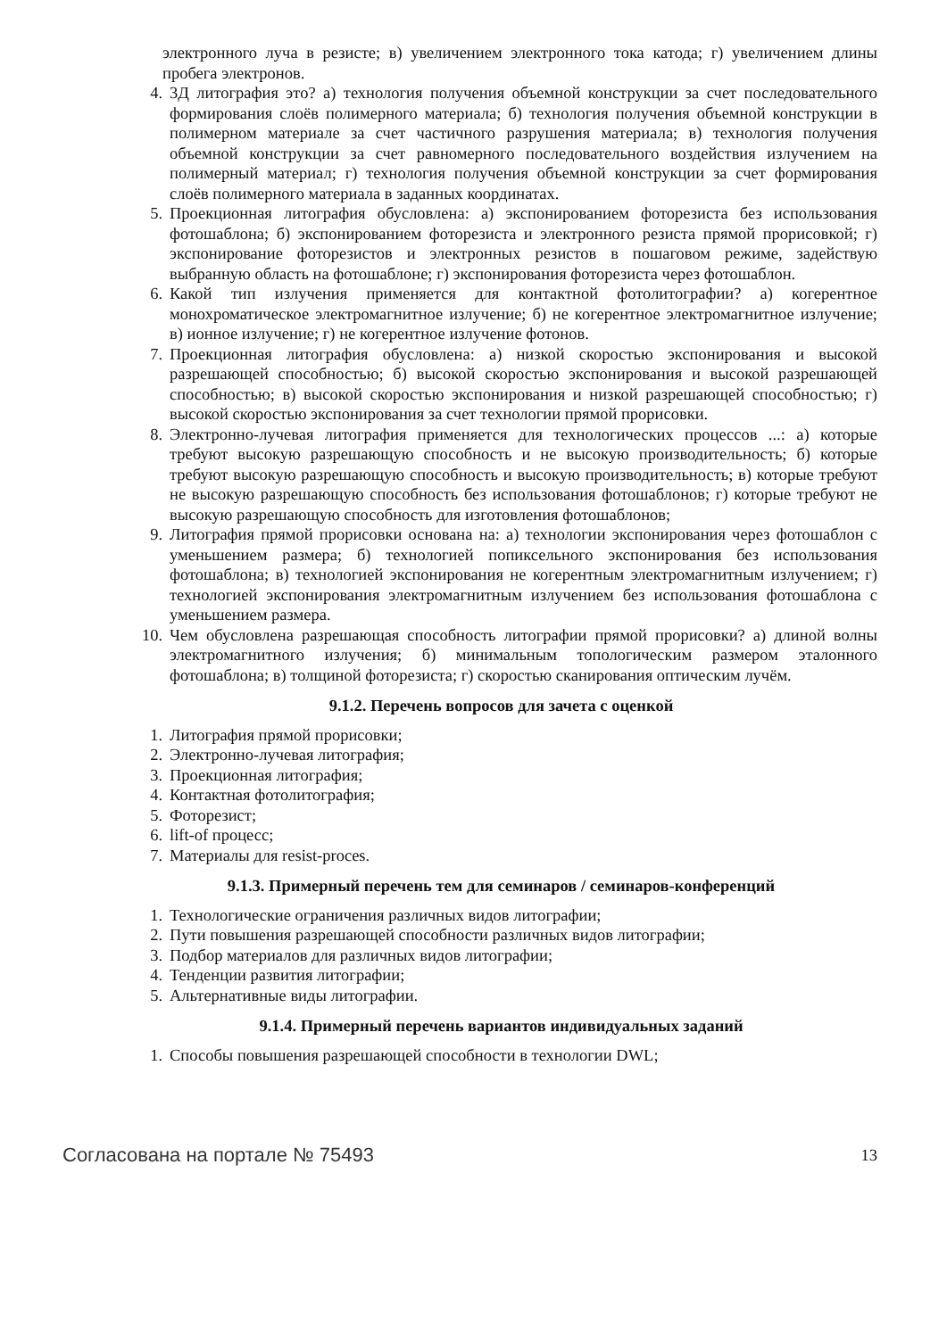электронного луча в резисте; в) увеличением электронного тока катода; г) увеличением длины пробега электронов.
4. 3Д литография это? а) технология получения объемной конструкции за счет последовательного формирования слоёв полимерного материала; б) технология получения объемной конструкции в полимерном материале за счет частичного разрушения материала; в) технология получения объемной конструкции за счет равномерного последовательного воздействия излучением на полимерный материал; г) технология получения объемной конструкции за счет формирования слоёв полимерного материала в заданных координатах.
5. Проекционная литография обусловлена: а) экспонированием фоторезиста без использования фотошаблона; б) экспонированием фоторезиста и электронного резиста прямой прорисовкой; г) экспонирование фоторезистов и электронных резистов в пошаговом режиме, задействую выбранную область на фотошаблоне; г) экспонирования фоторезиста через фотошаблон.
6. Какой тип излучения применяется для контактной фотолитографии? а) когерентное монохроматическое электромагнитное излучение; б) не когерентное электромагнитное излучение; в) ионное излучение; г) не когерентное излучение фотонов.
7. Проекционная литография обусловлена: а) низкой скоростью экспонирования и высокой разрешающей способностью; б) высокой скоростью экспонирования и высокой разрешающей способностью; в) высокой скоростью экспонирования и низкой разрешающей способностью; г) высокой скоростью экспонирования за счет технологии прямой прорисовки.
8. Электронно-лучевая литография применяется для технологических процессов ...: а) которые требуют высокую разрешающую способность и не высокую производительность; б) которые требуют высокую разрешающую способность и высокую производительность; в) которые требуют не высокую разрешающую способность без использования фотошаблонов; г) которые требуют не высокую разрешающую способность для изготовления фотошаблонов;
9. Литография прямой прорисовки основана на: а) технологии экспонирования через фотошаблон с уменьшением размера; б) технологией попиксельного экспонирования без использования фотошаблона; в) технологией экспонирования не когерентным электромагнитным излучением; г) технологией экспонирования электромагнитным излучением без использования фотошаблона с уменьшением размера.
10. Чем обусловлена разрешающая способность литографии прямой прорисовки? а) длиной волны электромагнитного излучения; б) минимальным топологическим размером эталонного фотошаблона; в) толщиной фоторезиста; г) скоростью сканирования оптическим лучём.
9.1.2. Перечень вопросов для зачета с оценкой
1. Литография прямой прорисовки;
2. Электронно-лучевая литография;
3. Проекционная литография;
4. Контактная фотолитография;
5. Фоторезист;
6. lift-of процесс;
7. Материалы для resist-proces.
9.1.3. Примерный перечень тем для семинаров / семинаров-конференций
1. Технологические ограничения различных видов литографии;
2. Пути повышения разрешающей способности различных видов литографии;
3. Подбор материалов для различных видов литографии;
4. Тенденции развития литографии;
5. Альтернативные виды литографии.
9.1.4. Примерный перечень вариантов индивидуальных заданий
1. Способы повышения разрешающей способности в технологии DWL;
Согласована на портале № 75493 13